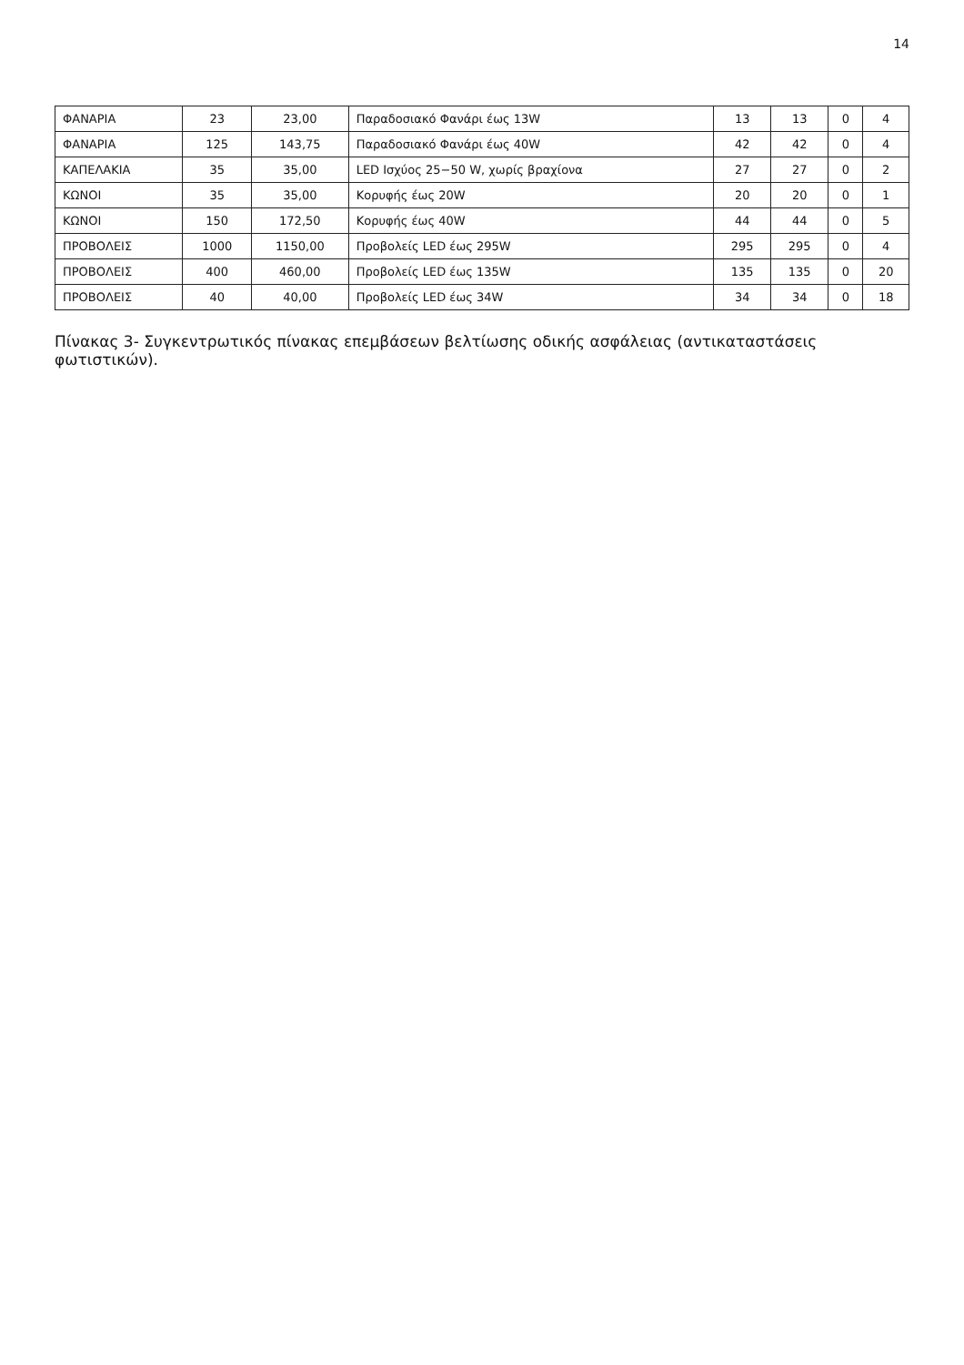14
| ΦΑΝΑΡΙΑ | 23 | 23,00 | Παραδοσιακό Φανάρι έως 13W | 13 | 13 | 0 | 4 |
| ΦΑΝΑΡΙΑ | 125 | 143,75 | Παραδοσιακό Φανάρι έως 40W | 42 | 42 | 0 | 4 |
| ΚΑΠΕΛΑΚΙΑ | 35 | 35,00 | LED Ισχύος 25−50 W, χωρίς βραχίονα | 27 | 27 | 0 | 2 |
| ΚΩΝΟΙ | 35 | 35,00 | Κορυφής έως 20W | 20 | 20 | 0 | 1 |
| ΚΩΝΟΙ | 150 | 172,50 | Κορυφής έως 40W | 44 | 44 | 0 | 5 |
| ΠΡΟΒΟΛΕΙΣ | 1000 | 1150,00 | Προβολείς LED έως 295W | 295 | 295 | 0 | 4 |
| ΠΡΟΒΟΛΕΙΣ | 400 | 460,00 | Προβολείς LED έως 135W | 135 | 135 | 0 | 20 |
| ΠΡΟΒΟΛΕΙΣ | 40 | 40,00 | Προβολείς LED έως 34W | 34 | 34 | 0 | 18 |
Πίνακας 3- Συγκεντρωτικός πίνακας επεμβάσεων βελτίωσης οδικής ασφάλειας (αντικαταστάσεις φωτιστικών).